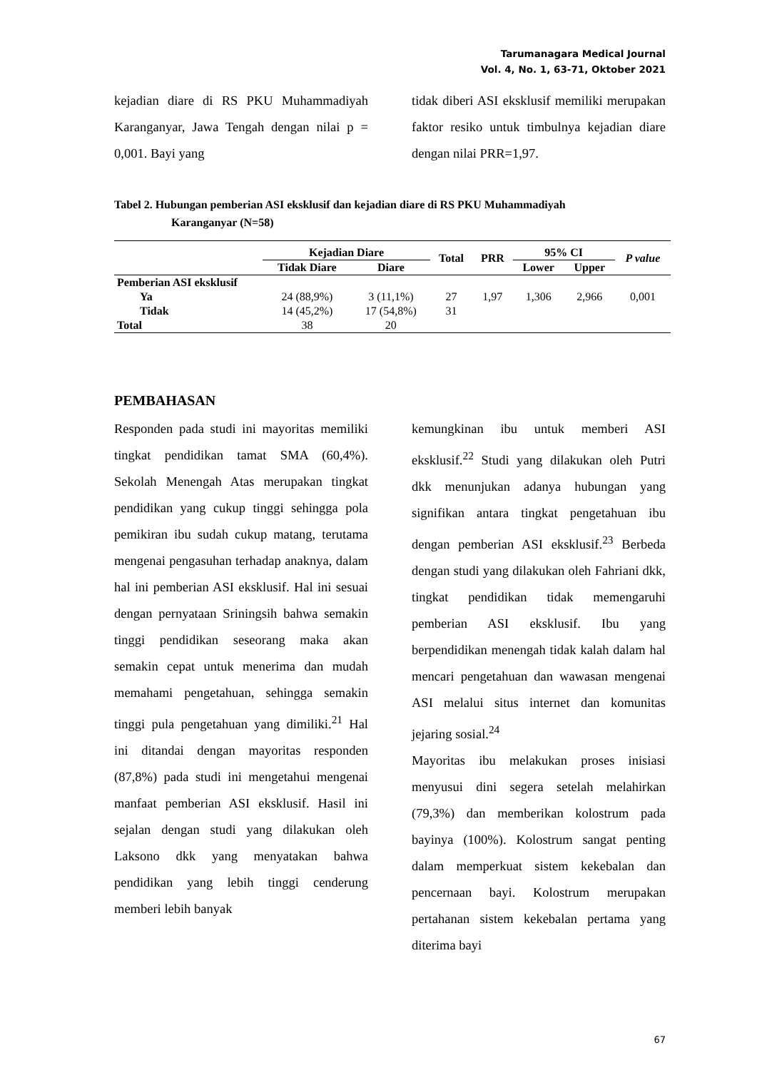Tarumanagara Medical Journal
Vol. 4, No. 1, 63-71, Oktober 2021
kejadian diare di RS PKU Muhammadiyah Karanganyar, Jawa Tengah dengan nilai p = 0,001. Bayi yang
tidak diberi ASI eksklusif memiliki merupakan faktor resiko untuk timbulnya kejadian diare dengan nilai PRR=1,97.
Tabel 2. Hubungan pemberian ASI eksklusif dan kejadian diare di RS PKU Muhammadiyah
Karanganyar (N=58)
| | Kejadian Diare | | Total | PRR | 95% CI | | P value |
| --- | --- | --- | --- | --- | --- | --- | --- |
| | Tidak Diare | Diare | | | Lower | Upper | |
| Pemberian ASI eksklusif | | | | | | | |
| Ya | 24 (88,9%) | 3 (11,1%) | 27 | 1,97 | 1,306 | 2,966 | 0,001 |
| Tidak | 14 (45,2%) | 17 (54,8%) | 31 | | | | |
| Total | 38 | 20 | | | | | |
PEMBAHASAN
Responden pada studi ini mayoritas memiliki tingkat pendidikan tamat SMA (60,4%). Sekolah Menengah Atas merupakan tingkat pendidikan yang cukup tinggi sehingga pola pemikiran ibu sudah cukup matang, terutama mengenai pengasuhan terhadap anaknya, dalam hal ini pemberian ASI eksklusif. Hal ini sesuai dengan pernyataan Sriningsih bahwa semakin tinggi pendidikan seseorang maka akan semakin cepat untuk menerima dan mudah memahami pengetahuan, sehingga semakin tinggi pula pengetahuan yang dimiliki.<sup>21</sup> Hal ini ditandai dengan mayoritas responden (87,8%) pada studi ini mengetahui mengenai manfaat pemberian ASI eksklusif. Hasil ini sejalan dengan studi yang dilakukan oleh Laksono dkk yang menyatakan bahwa pendidikan yang lebih tinggi cenderung memberi lebih banyak
kemungkinan ibu untuk memberi ASI eksklusif.<sup>22</sup> Studi yang dilakukan oleh Putri dkk menunjukan adanya hubungan yang signifikan antara tingkat pengetahuan ibu dengan pemberian ASI eksklusif.<sup>23</sup> Berbeda dengan studi yang dilakukan oleh Fahriani dkk, tingkat pendidikan tidak memengaruhi pemberian ASI eksklusif. Ibu yang berpendidikan menengah tidak kalah dalam hal mencari pengetahuan dan wawasan mengenai ASI melalui situs internet dan komunitas jejaring sosial.<sup>24</sup>
Mayoritas ibu melakukan proses inisiasi menyusui dini segera setelah melahirkan (79,3%) dan memberikan kolostrum pada bayinya (100%). Kolostrum sangat penting dalam memperkuat sistem kekebalan dan pencernaan bayi. Kolostrum merupakan pertahanan sistem kekebalan pertama yang diterima bayi
67